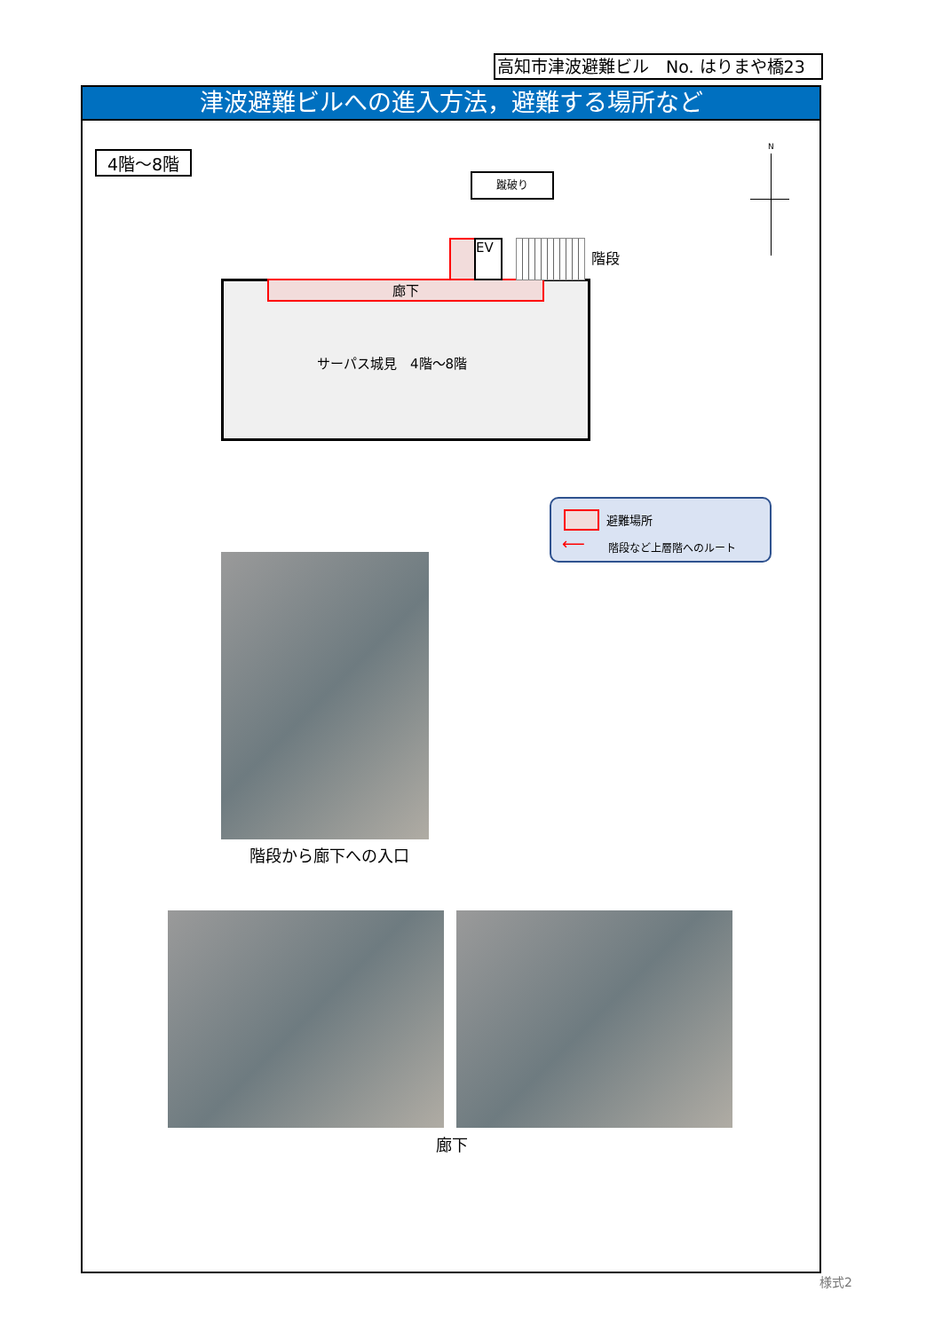高知市津波避難ビル　No. はりまや橋23
津波避難ビルへの進入方法，避難する場所など
4階～8階
蹴破り
N
廊下
EV
階段
サーパス城見　4階～8階
避難場所
⟵ 階段など上層階へのルート
階段から廊下への入口
廊下
様式2